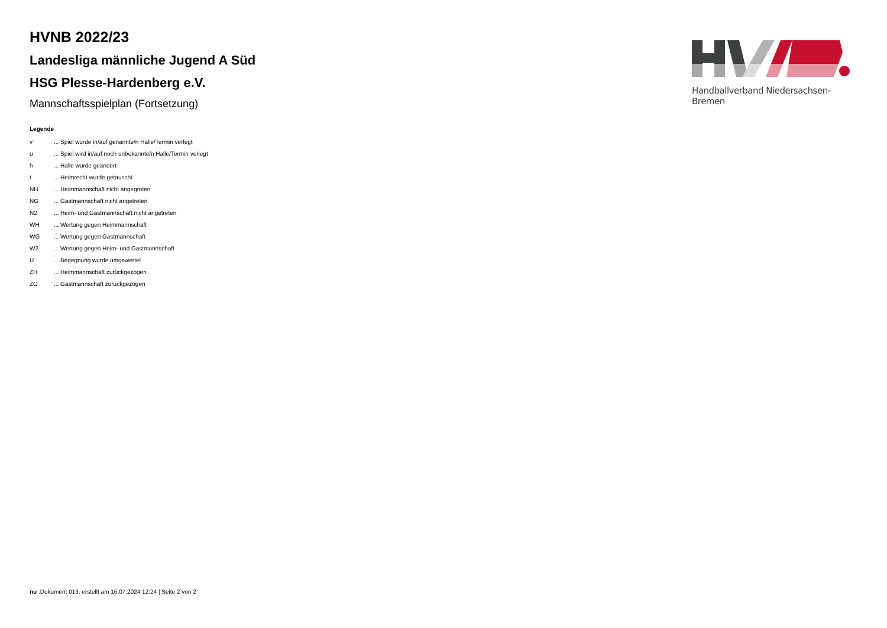HVNB 2022/23
Landesliga männliche Jugend A Süd
HSG Plesse-Hardenberg e.V.
Mannschaftsspielplan (Fortsetzung)
Handballverband Niedersachsen-Bremen
Legende
| v | ... Spiel wurde in/auf genannte/n Halle/Termin verlegt |
| u | ... Spiel wird in/auf noch unbekannte/n Halle/Termin verlegt |
| h | ... Halle wurde geändert |
| t | ... Heimrecht wurde getauscht |
| NH | ... Heimmannschaft nicht angegreten |
| NG | ... Gastmannschaft nicht angetreten |
| N2 | ... Heim- und Gastmannschaft nicht angetreten |
| WH | ... Wertung gegen Heimmannschaft |
| WG | ... Wertung gegen Gastmannschaft |
| W2 | ... Wertung gegen Heim- und Gastmannschaft |
| U | ... Begegnung wurde umgewertet |
| ZH | ... Heimmannschaft zurückgezogen |
| ZG | ... Gastmannschaft zurückgezogen |
nu .Dokument 013, erstellt am 16.07.2024 12:24 | Seite 2 von 2